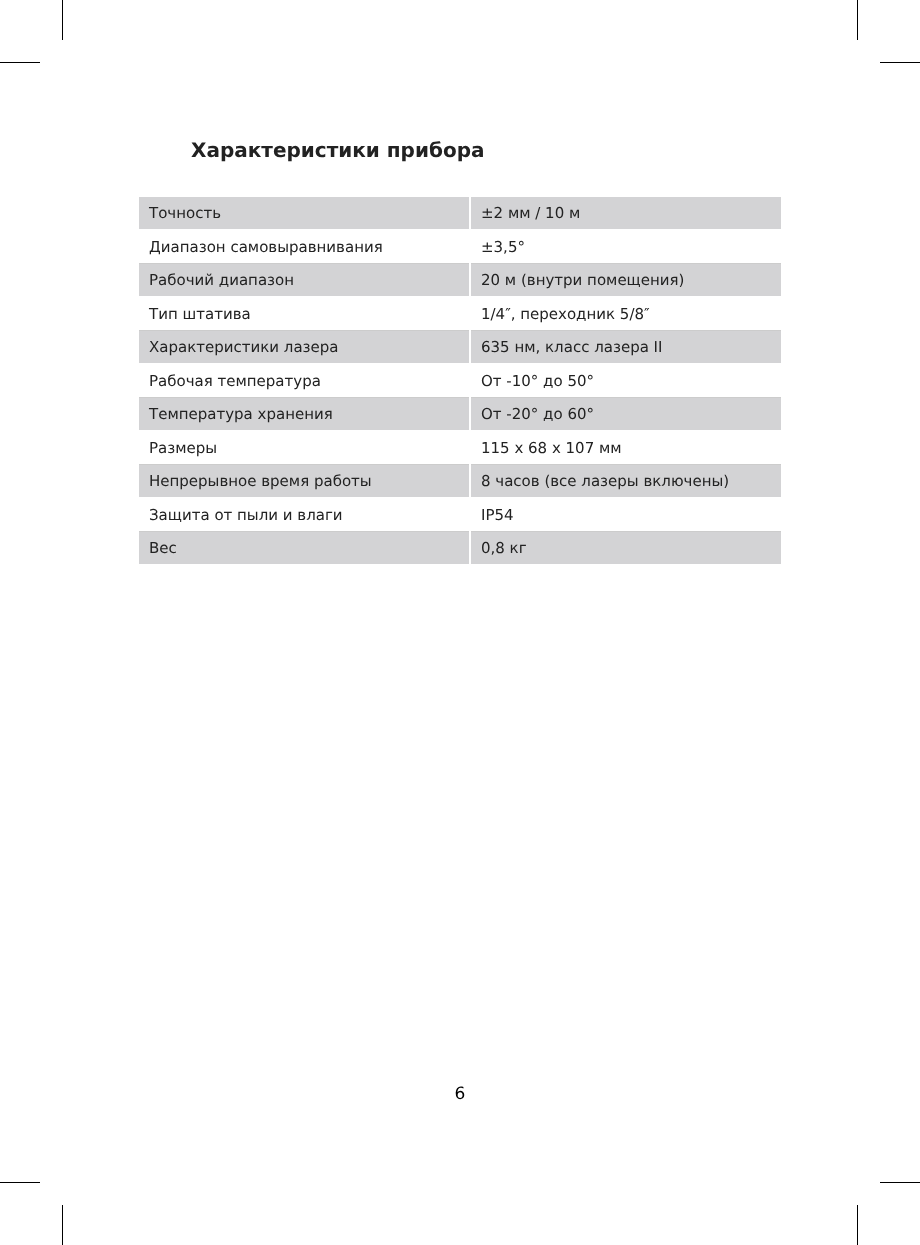Характеристики прибора
| Точность | ±2 мм / 10 м |
| Диапазон самовыравнивания | ±3,5° |
| Рабочий диапазон | 20 м (внутри помещения) |
| Тип штатива | 1/4″, переходник 5/8″ |
| Характеристики лазера | 635 нм, класс лазера II |
| Рабочая температура | От -10° до 50° |
| Температура хранения | От -20° до 60° |
| Размеры | 115 x 68 x 107 мм |
| Непрерывное время работы | 8 часов (все лазеры включены) |
| Защита от пыли и влаги | IP54 |
| Вес | 0,8 кг |
6